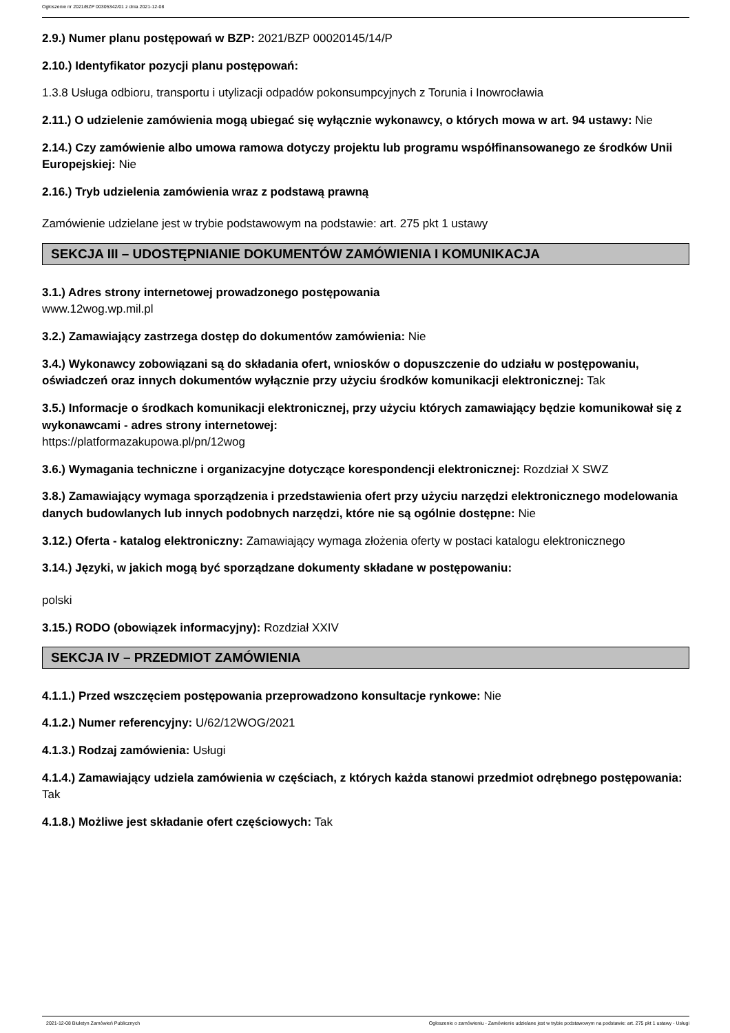Ogłoszenie nr 2021/BZP 00305342/01 z dnia 2021-12-08
2.9.) Numer planu postępowań w BZP: 2021/BZP 00020145/14/P
2.10.) Identyfikator pozycji planu postępowań:
1.3.8 Usługa odbioru, transportu i utylizacji odpadów pokonsumpcyjnych z Torunia i Inowrocławia
2.11.) O udzielenie zamówienia mogą ubiegać się wyłącznie wykonawcy, o których mowa w art. 94 ustawy: Nie
2.14.) Czy zamówienie albo umowa ramowa dotyczy projektu lub programu współfinansowanego ze środków Unii Europejskiej: Nie
2.16.) Tryb udzielenia zamówienia wraz z podstawą prawną
Zamówienie udzielane jest w trybie podstawowym na podstawie: art. 275 pkt 1 ustawy
SEKCJA III – UDOSTĘPNIANIE DOKUMENTÓW ZAMÓWIENIA I KOMUNIKACJA
3.1.) Adres strony internetowej prowadzonego postępowania
www.12wog.wp.mil.pl
3.2.) Zamawiający zastrzega dostęp do dokumentów zamówienia: Nie
3.4.) Wykonawcy zobowiązani są do składania ofert, wniosków o dopuszczenie do udziału w postępowaniu, oświadczeń oraz innych dokumentów wyłącznie przy użyciu środków komunikacji elektronicznej: Tak
3.5.) Informacje o środkach komunikacji elektronicznej, przy użyciu których zamawiający będzie komunikował się z wykonawcami - adres strony internetowej:
https://platformazakupowa.pl/pn/12wog
3.6.) Wymagania techniczne i organizacyjne dotyczące korespondencji elektronicznej: Rozdział X SWZ
3.8.) Zamawiający wymaga sporządzenia i przedstawienia ofert przy użyciu narzędzi elektronicznego modelowania danych budowlanych lub innych podobnych narzędzi, które nie są ogólnie dostępne: Nie
3.12.) Oferta - katalog elektroniczny: Zamawiający wymaga złożenia oferty w postaci katalogu elektronicznego
3.14.) Języki, w jakich mogą być sporządzane dokumenty składane w postępowaniu:
polski
3.15.) RODO (obowiązek informacyjny): Rozdział XXIV
SEKCJA IV – PRZEDMIOT ZAMÓWIENIA
4.1.1.) Przed wszczęciem postępowania przeprowadzono konsultacje rynkowe: Nie
4.1.2.) Numer referencyjny: U/62/12WOG/2021
4.1.3.) Rodzaj zamówienia: Usługi
4.1.4.) Zamawiający udziela zamówienia w częściach, z których każda stanowi przedmiot odrębnego postępowania: Tak
4.1.8.) Możliwe jest składanie ofert częściowych: Tak
2021-12-08 Biuletyn Zamówień Publicznych Ogłoszenie o zamówieniu - Zamówienie udzielane jest w trybie podstawowym na podstawie: art. 275 pkt 1 ustawy - Usługi